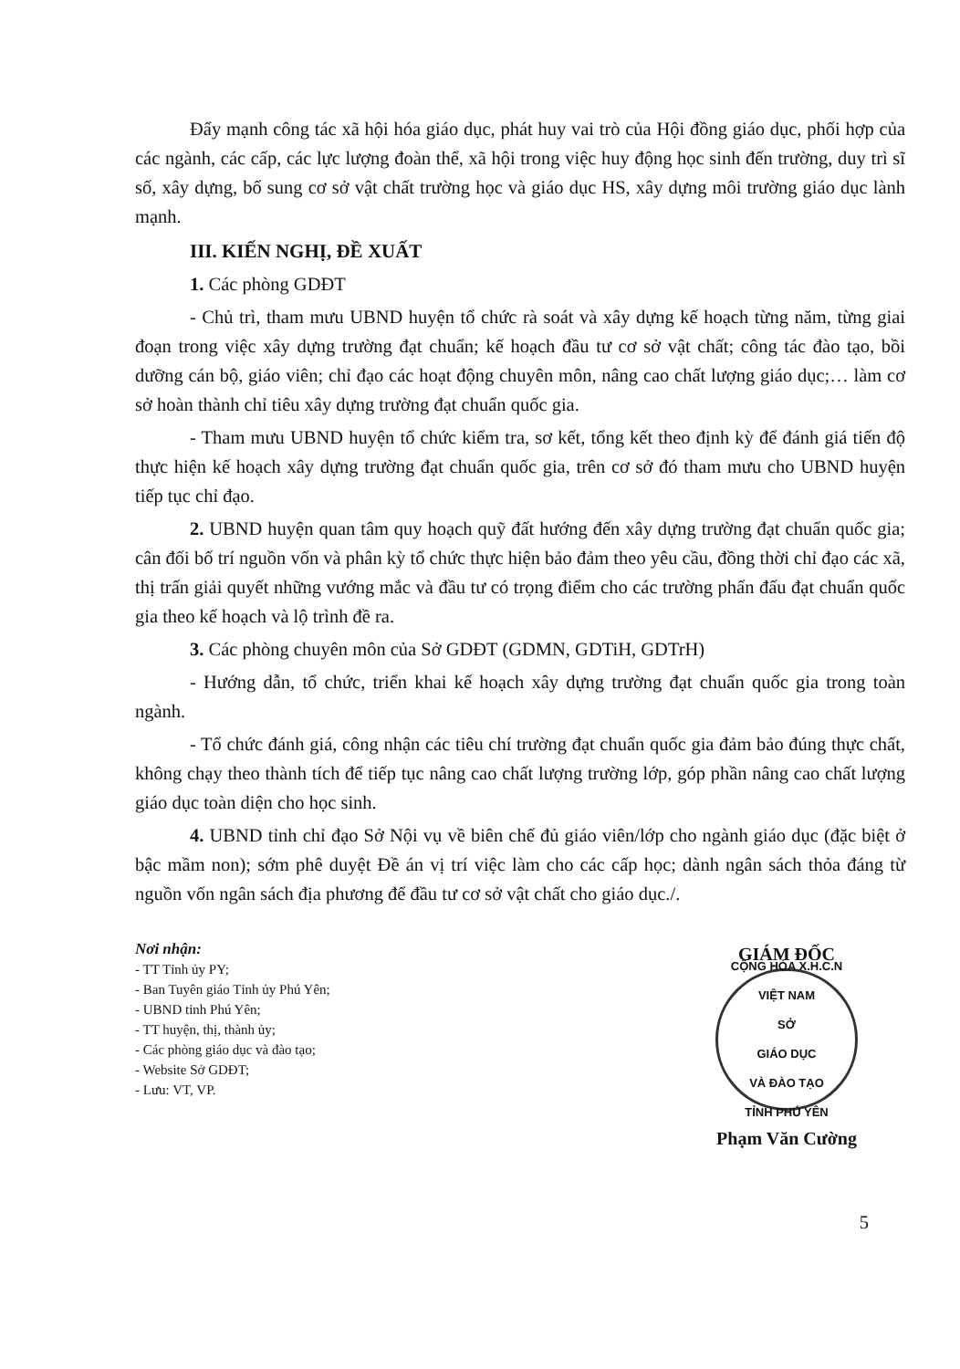Đẩy mạnh công tác xã hội hóa giáo dục, phát huy vai trò của Hội đồng giáo dục, phối hợp của các ngành, các cấp, các lực lượng đoàn thể, xã hội trong việc huy động học sinh đến trường, duy trì sĩ số, xây dựng, bổ sung cơ sở vật chất trường học và giáo dục HS, xây dựng môi trường giáo dục lành mạnh.
III. KIẾN NGHỊ, ĐỀ XUẤT
1. Các phòng GDĐT
- Chủ trì, tham mưu UBND huyện tổ chức rà soát và xây dựng kế hoạch từng năm, từng giai đoạn trong việc xây dựng trường đạt chuẩn; kế hoạch đầu tư cơ sở vật chất; công tác đào tạo, bồi dưỡng cán bộ, giáo viên; chỉ đạo các hoạt động chuyên môn, nâng cao chất lượng giáo dục;… làm cơ sở hoàn thành chỉ tiêu xây dựng trường đạt chuẩn quốc gia.
- Tham mưu UBND huyện tổ chức kiểm tra, sơ kết, tổng kết theo định kỳ để đánh giá tiến độ thực hiện kế hoạch xây dựng trường đạt chuẩn quốc gia, trên cơ sở đó tham mưu cho UBND huyện tiếp tục chỉ đạo.
2. UBND huyện quan tâm quy hoạch quỹ đất hướng đến xây dựng trường đạt chuẩn quốc gia; cân đối bố trí nguồn vốn và phân kỳ tổ chức thực hiện bảo đảm theo yêu cầu, đồng thời chỉ đạo các xã, thị trấn giải quyết những vướng mắc và đầu tư có trọng điểm cho các trường phấn đấu đạt chuẩn quốc gia theo kế hoạch và lộ trình đề ra.
3. Các phòng chuyên môn của Sở GDĐT (GDMN, GDTiH, GDTrH)
- Hướng dẫn, tổ chức, triển khai kế hoạch xây dựng trường đạt chuẩn quốc gia trong toàn ngành.
- Tổ chức đánh giá, công nhận các tiêu chí trường đạt chuẩn quốc gia đảm bảo đúng thực chất, không chạy theo thành tích để tiếp tục nâng cao chất lượng trường lớp, góp phần nâng cao chất lượng giáo dục toàn diện cho học sinh.
4. UBND tỉnh chỉ đạo Sở Nội vụ về biên chế đủ giáo viên/lớp cho ngành giáo dục (đặc biệt ở bậc mầm non); sớm phê duyệt Đề án vị trí việc làm cho các cấp học; dành ngân sách thỏa đáng từ nguồn vốn ngân sách địa phương để đầu tư cơ sở vật chất cho giáo dục./.
Nơi nhận:
- TT Tỉnh ủy PY;
- Ban Tuyên giáo Tỉnh ủy Phú Yên;
- UBND tỉnh Phú Yên;
- TT huyện, thị, thành ủy;
- Các phòng giáo dục và đào tạo;
- Website Sở GDĐT;
- Lưu: VT, VP.
GIÁM ĐỐC
CỘNG HÒA X.H.C.N VIỆT NAM
SỞ
GIÁO DỤC
VÀ ĐÀO TẠO
TỈNH PHÚ YÊN
Phạm Văn Cường
5